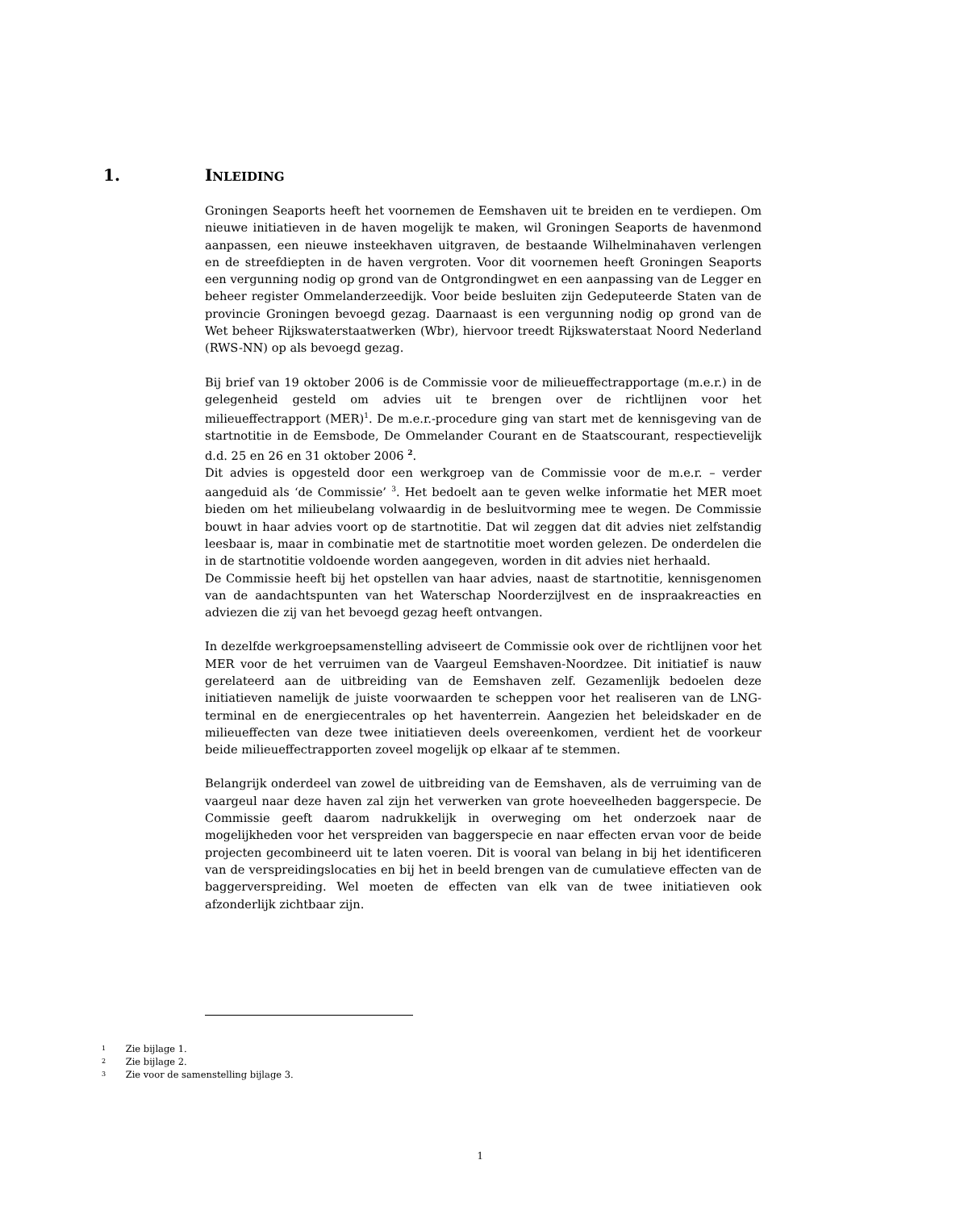1. INLEIDING
Groningen Seaports heeft het voornemen de Eemshaven uit te breiden en te verdiepen. Om nieuwe initiatieven in de haven mogelijk te maken, wil Groningen Seaports de havenmond aanpassen, een nieuwe insteekhaven uitgraven, de bestaande Wilhelminahaven verlengen en de streefdiepten in de haven vergroten. Voor dit voornemen heeft Groningen Seaports een vergunning nodig op grond van de Ontgrondingwet en een aanpassing van de Legger en beheer register Ommelanderzeedijk. Voor beide besluiten zijn Gedeputeerde Staten van de provincie Groningen bevoegd gezag. Daarnaast is een vergunning nodig op grond van de Wet beheer Rijkswaterstaatwerken (Wbr), hiervoor treedt Rijkswaterstaat Noord Nederland (RWS-NN) op als bevoegd gezag.
Bij brief van 19 oktober 2006 is de Commissie voor de milieueffectrapportage (m.e.r.) in de gelegenheid gesteld om advies uit te brengen over de richtlijnen voor het milieueffectrapport (MER)<sup>1</sup>. De m.e.r.-procedure ging van start met de kennisgeving van de startnotitie in de Eemsbode, De Ommelander Courant en de Staatscourant, respectievelijk d.d. 25 en 26 en 31 oktober 2006 <sup>2</sup>.
Dit advies is opgesteld door een werkgroep van de Commissie voor de m.e.r. – verder aangeduid als ‘de Commissie’ <sup>3</sup>. Het bedoelt aan te geven welke informatie het MER moet bieden om het milieubelang volwaardig in de besluitvorming mee te wegen. De Commissie bouwt in haar advies voort op de startnotitie. Dat wil zeggen dat dit advies niet zelfstandig leesbaar is, maar in combinatie met de startnotitie moet worden gelezen. De onderdelen die in de startnotitie voldoende worden aangegeven, worden in dit advies niet herhaald.
De Commissie heeft bij het opstellen van haar advies, naast de startnotitie, kennisgenomen van de aandachtspunten van het Waterschap Noorderzijlvest en de inspraakreacties en adviezen die zij van het bevoegd gezag heeft ontvangen.
In dezelfde werkgroepsamenstelling adviseert de Commissie ook over de richtlijnen voor het MER voor de het verruimen van de Vaargeul Eemshaven-Noordzee. Dit initiatief is nauw gerelateerd aan de uitbreiding van de Eemshaven zelf. Gezamenlijk bedoelen deze initiatieven namelijk de juiste voorwaarden te scheppen voor het realiseren van de LNG-terminal en de energiecentrales op het haventerrein. Aangezien het beleidskader en de milieueffecten van deze twee initiatieven deels overeenkomen, verdient het de voorkeur beide milieueffectrapporten zoveel mogelijk op elkaar af te stemmen.
Belangrijk onderdeel van zowel de uitbreiding van de Eemshaven, als de verruiming van de vaargeul naar deze haven zal zijn het verwerken van grote hoeveelheden baggerspecie. De Commissie geeft daarom nadrukkelijk in overweging om het onderzoek naar de mogelijkheden voor het verspreiden van baggerspecie en naar effecten ervan voor de beide projecten gecombineerd uit te laten voeren. Dit is vooral van belang in bij het identificeren van de verspreidingslocaties en bij het in beeld brengen van de cumulatieve effecten van de baggerverspreiding. Wel moeten de effecten van elk van de twee initiatieven ook afzonderlijk zichtbaar zijn.
1 Zie bijlage 1.
2 Zie bijlage 2.
3 Zie voor de samenstelling bijlage 3.
1